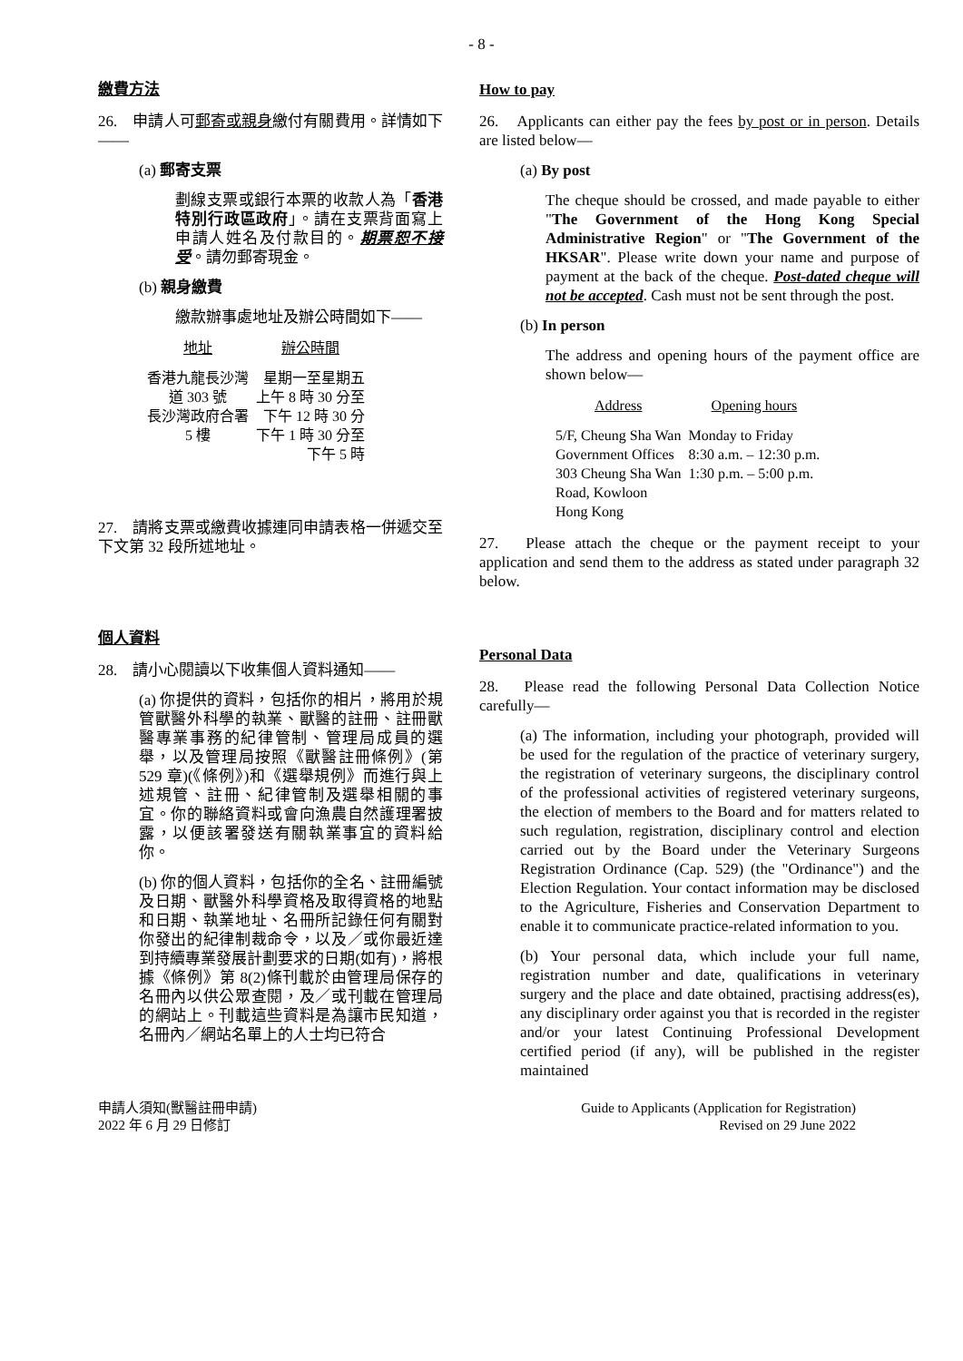- 8 -
繳費方法
26.　申請人可郵寄或親身繳付有關費用。詳情如下 ——
(a) 郵寄支票
劃線支票或銀行本票的收款人為「香港特別行政區政府」。請在支票背面寫上申請人姓名及付款目的。期票恕不接受。請勿郵寄現金。
(b) 親身繳費
繳款辦事處地址及辦公時間如下——
| 地址 | 辦公時間 |
| --- | --- |
| 香港九龍長沙灣 道 303 號 長沙灣政府合署 5 樓 | 星期一至星期五 上午 8 時 30 分至 下午 12 時 30 分 下午 1 時 30 分至 下午 5 時 |
27.　請將支票或繳費收據連同申請表格一併遞交至下文第 32 段所述地址。
個人資料
28.　請小心閱讀以下收集個人資料通知——
(a) 你提供的資料，包括你的相片，將用於規管獸醫外科學的執業、獸醫的註冊、註冊獸醫專業事務的紀律管制、管理局成員的選舉，以及管理局按照《獸醫註冊條例》(第 529 章)(《條例》)和《選舉規例》而進行與上述規管、註冊、紀律管制及選舉相關的事宜。你的聯絡資料或會向漁農自然護理署披露，以便該署發送有關執業事宜的資料給你。
(b) 你的個人資料，包括你的全名、註冊編號及日期、獸醫外科學資格及取得資格的地點和日期、執業地址、名冊所記錄任何有關對你發出的紀律制裁命令，以及／或你最近達到持續專業發展計劃要求的日期(如有)，將根據《條例》第 8(2)條刊載於由管理局保存的名冊內以供公眾查閱，及／或刊載在管理局的網站上。刊載這些資料是為讓市民知道，名冊內／網站名單上的人士均已符合
How to pay
26.　Applicants can either pay the fees by post or in person. Details are listed below—
(a) By post
The cheque should be crossed, and made payable to either "The Government of the Hong Kong Special Administrative Region" or "The Government of the HKSAR". Please write down your name and purpose of payment at the back of the cheque. Post-dated cheque will not be accepted. Cash must not be sent through the post.
(b) In person
The address and opening hours of the payment office are shown below—
| Address | Opening hours |
| --- | --- |
| 5/F, Cheung Sha Wan Government Offices 303 Cheung Sha Wan Road, Kowloon Hong Kong | Monday to Friday 8:30 a.m. – 12:30 p.m. 1:30 p.m. – 5:00 p.m. |
27.　Please attach the cheque or the payment receipt to your application and send them to the address as stated under paragraph 32 below.
Personal Data
28.　Please read the following Personal Data Collection Notice carefully—
(a) The information, including your photograph, provided will be used for the regulation of the practice of veterinary surgery, the registration of veterinary surgeons, the disciplinary control of the professional activities of registered veterinary surgeons, the election of members to the Board and for matters related to such regulation, registration, disciplinary control and election carried out by the Board under the Veterinary Surgeons Registration Ordinance (Cap. 529) (the "Ordinance") and the Election Regulation. Your contact information may be disclosed to the Agriculture, Fisheries and Conservation Department to enable it to communicate practice-related information to you.
(b) Your personal data, which include your full name, registration number and date, qualifications in veterinary surgery and the place and date obtained, practising address(es), any disciplinary order against you that is recorded in the register and/or your latest Continuing Professional Development certified period (if any), will be published in the register maintained
申請人須知(獸醫註冊申請)
2022 年 6 月 29 日修訂
Guide to Applicants (Application for Registration)
Revised on 29 June 2022